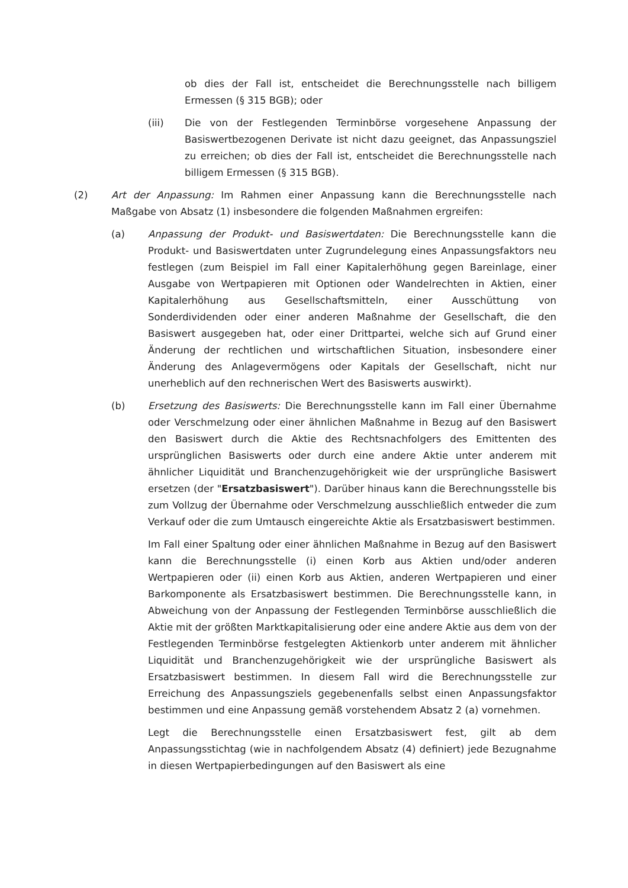ob dies der Fall ist, entscheidet die Berechnungsstelle nach billigem Ermessen (§ 315 BGB); oder
(iii) Die von der Festlegenden Terminbörse vorgesehene Anpassung der Basiswertbezogenen Derivate ist nicht dazu geeignet, das Anpassungsziel zu erreichen; ob dies der Fall ist, entscheidet die Berechnungsstelle nach billigem Ermessen (§ 315 BGB).
(2) Art der Anpassung: Im Rahmen einer Anpassung kann die Berechnungsstelle nach Maßgabe von Absatz (1) insbesondere die folgenden Maßnahmen ergreifen:
(a) Anpassung der Produkt- und Basiswertdaten: Die Berechnungsstelle kann die Produkt- und Basiswertdaten unter Zugrundelegung eines Anpassungsfaktors neu festlegen (zum Beispiel im Fall einer Kapitalerhöhung gegen Bareinlage, einer Ausgabe von Wertpapieren mit Optionen oder Wandelrechten in Aktien, einer Kapitalerhöhung aus Gesellschaftsmitteln, einer Ausschüttung von Sonderdividenden oder einer anderen Maßnahme der Gesellschaft, die den Basiswert ausgegeben hat, oder einer Drittpartei, welche sich auf Grund einer Änderung der rechtlichen und wirtschaftlichen Situation, insbesondere einer Änderung des Anlagevermögens oder Kapitals der Gesellschaft, nicht nur unerheblich auf den rechnerischen Wert des Basiswerts auswirkt).
(b) Ersetzung des Basiswerts: Die Berechnungsstelle kann im Fall einer Übernahme oder Verschmelzung oder einer ähnlichen Maßnahme in Bezug auf den Basiswert den Basiswert durch die Aktie des Rechtsnachfolgers des Emittenten des ursprünglichen Basiswerts oder durch eine andere Aktie unter anderem mit ähnlicher Liquidität und Branchenzugehörigkeit wie der ursprüngliche Basiswert ersetzen (der "Ersatzbasiswert"). Darüber hinaus kann die Berechnungsstelle bis zum Vollzug der Übernahme oder Verschmelzung ausschließlich entweder die zum Verkauf oder die zum Umtausch eingereichte Aktie als Ersatzbasiswert bestimmen.
Im Fall einer Spaltung oder einer ähnlichen Maßnahme in Bezug auf den Basiswert kann die Berechnungsstelle (i) einen Korb aus Aktien und/oder anderen Wertpapieren oder (ii) einen Korb aus Aktien, anderen Wertpapieren und einer Barkomponente als Ersatzbasiswert bestimmen. Die Berechnungsstelle kann, in Abweichung von der Anpassung der Festlegenden Terminbörse ausschließlich die Aktie mit der größten Marktkapitalisierung oder eine andere Aktie aus dem von der Festlegenden Terminbörse festgelegten Aktienkorb unter anderem mit ähnlicher Liquidität und Branchenzugehörigkeit wie der ursprüngliche Basiswert als Ersatzbasiswert bestimmen. In diesem Fall wird die Berechnungsstelle zur Erreichung des Anpassungsziels gegebenenfalls selbst einen Anpassungsfaktor bestimmen und eine Anpassung gemäß vorstehendem Absatz 2 (a) vornehmen.
Legt die Berechnungsstelle einen Ersatzbasiswert fest, gilt ab dem Anpassungsstichtag (wie in nachfolgendem Absatz (4) definiert) jede Bezugnahme in diesen Wertpapierbedingungen auf den Basiswert als eine